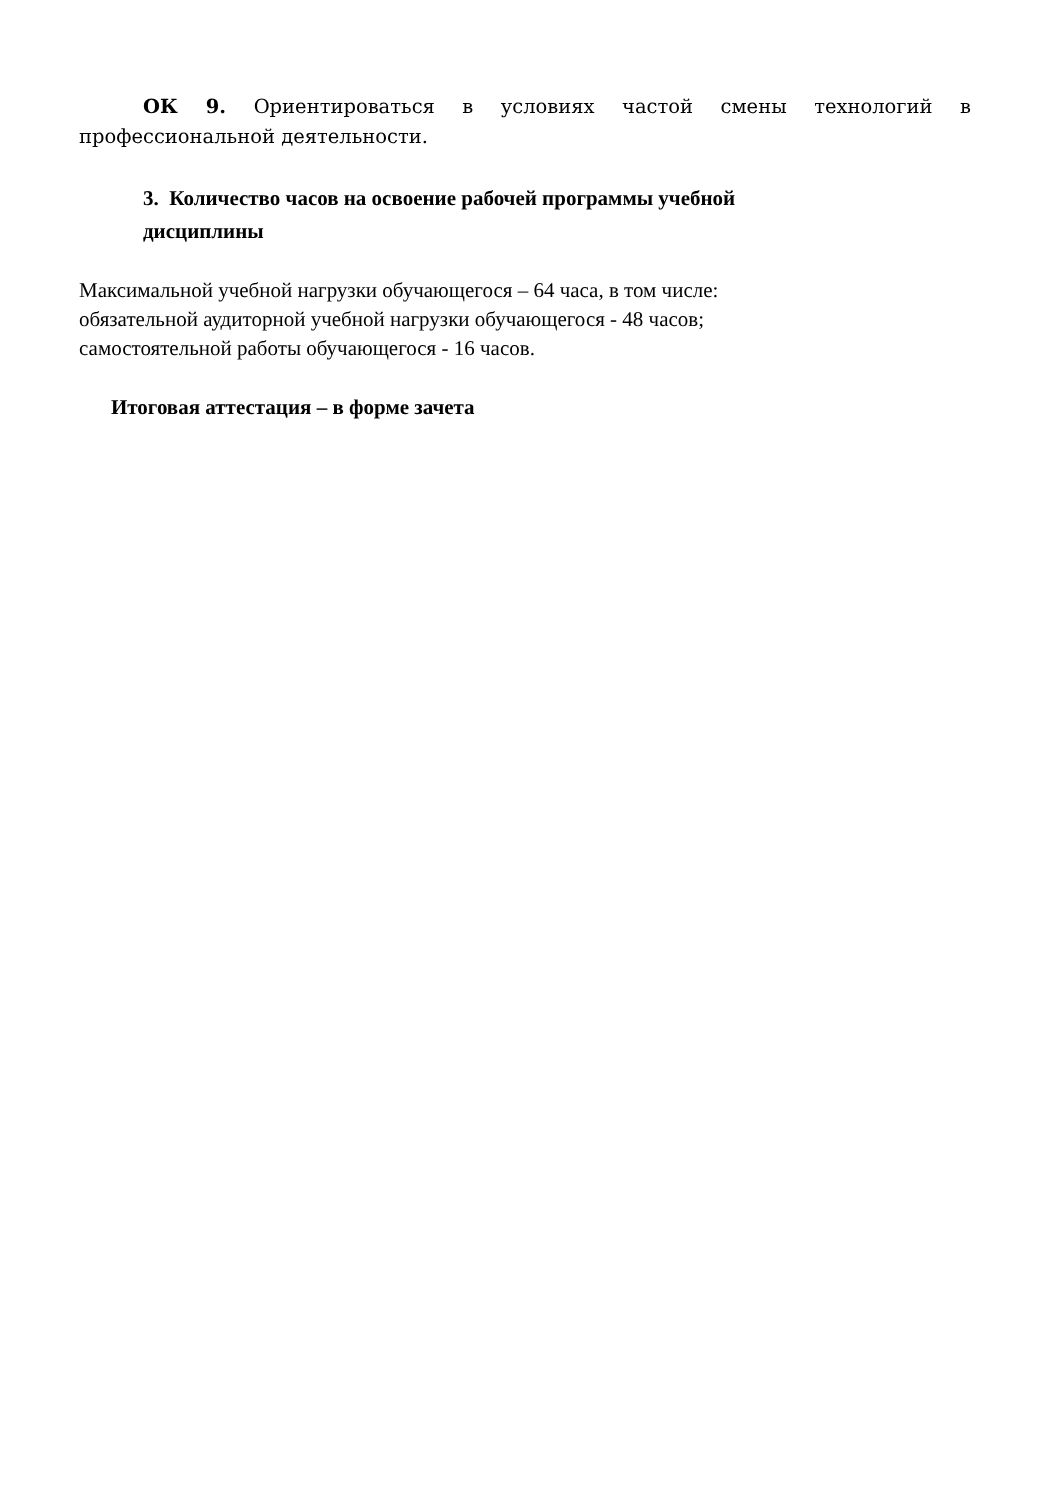ОК 9. Ориентироваться в условиях частой смены технологий в профессиональной деятельности.
3. Количество часов на освоение рабочей программы учебной
дисциплины
Максимальной учебной нагрузки обучающегося – 64 часа, в том числе:
обязательной аудиторной учебной нагрузки обучающегося - 48 часов;
самостоятельной работы обучающегося - 16 часов.
Итоговая аттестация – в форме зачета